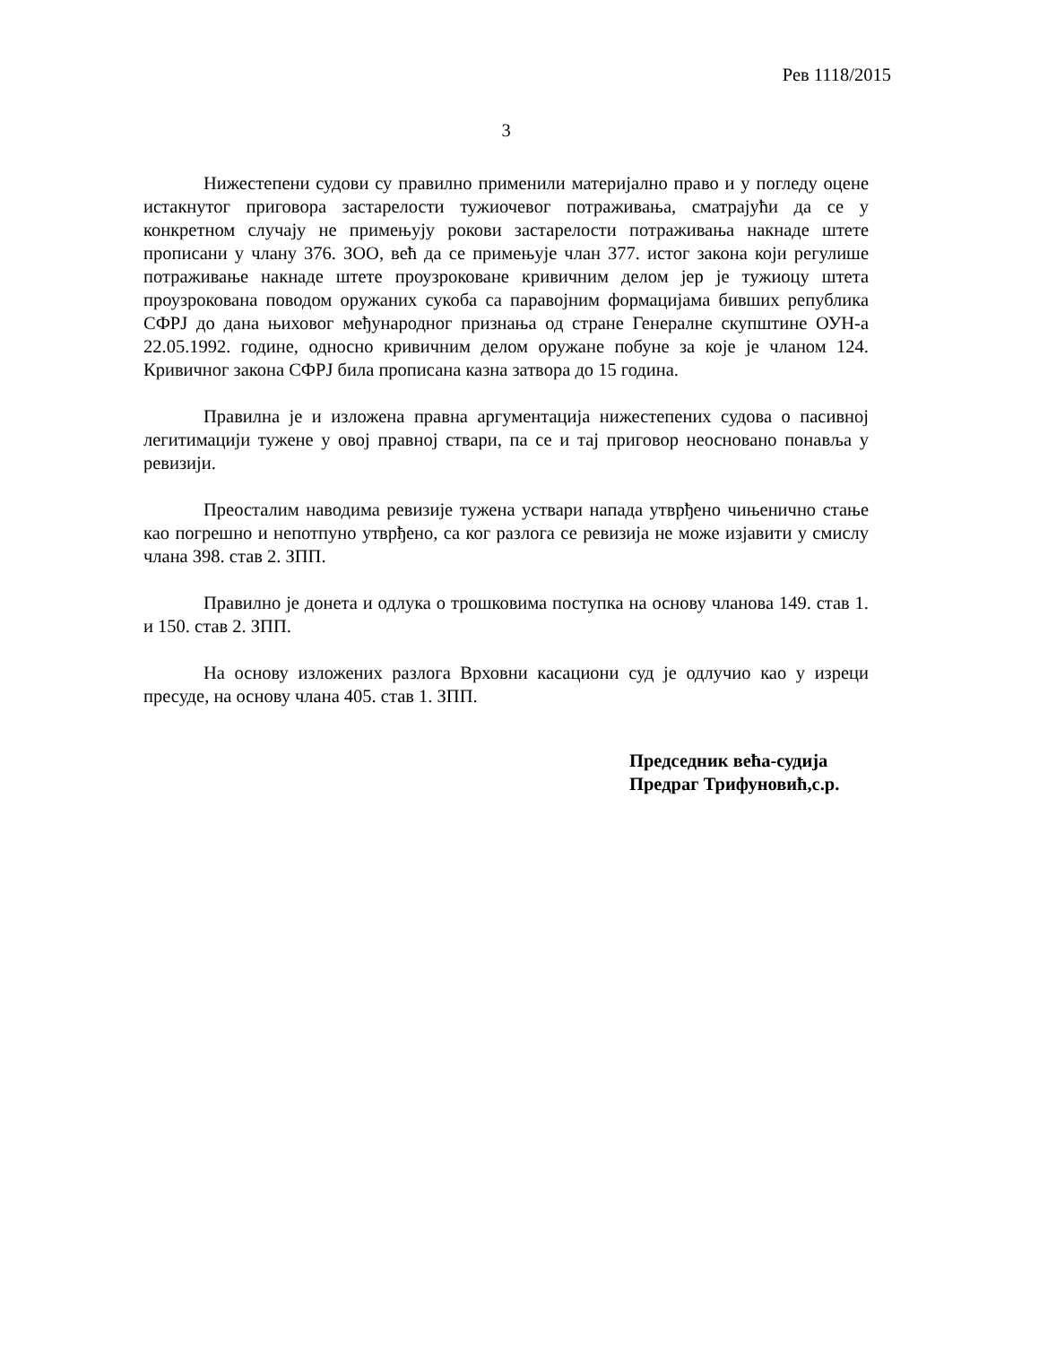Рев 1118/2015
3
Нижестепени судови су правилно применили материјално право и у погледу оцене истакнутог приговора застарелости тужиочевог потраживања, сматрајући да се у конкретном случају не примењују рокови застарелости потраживања накнаде штете прописани у члану 376. ЗОО, већ да се примењује члан 377. истог закона који регулише потраживање накнаде штете проузроковане кривичним делом јер је тужиоцу штета проузрокована поводом оружаних сукоба са паравојним формацијама бивших република СФРЈ до дана њиховог међународног признања од стране Генералне скупштине ОУН-а 22.05.1992. године, односно кривичним делом оружане побуне за које је чланом 124. Кривичног закона СФРЈ била прописана казна затвора до 15 година.
Правилна је и изложена правна аргументација нижестепених судова о пасивној легитимацији тужене у овој правној ствари, па се и тај приговор неосновано понавља у ревизији.
Преосталим наводима ревизије тужена уствари напада утврђено чињенично стање као погрешно и непотпуно утврђено, са ког разлога се ревизија не може изјавити у смислу члана 398. став 2. ЗПП.
Правилно је донета и одлука о трошковима поступка на основу чланова 149. став 1. и 150. став 2. ЗПП.
На основу изложених разлога Врховни касациони суд је одлучио као у изреци пресуде, на основу члана 405. став 1. ЗПП.
Председник већа-судија
Предраг Трифуновић,с.р.